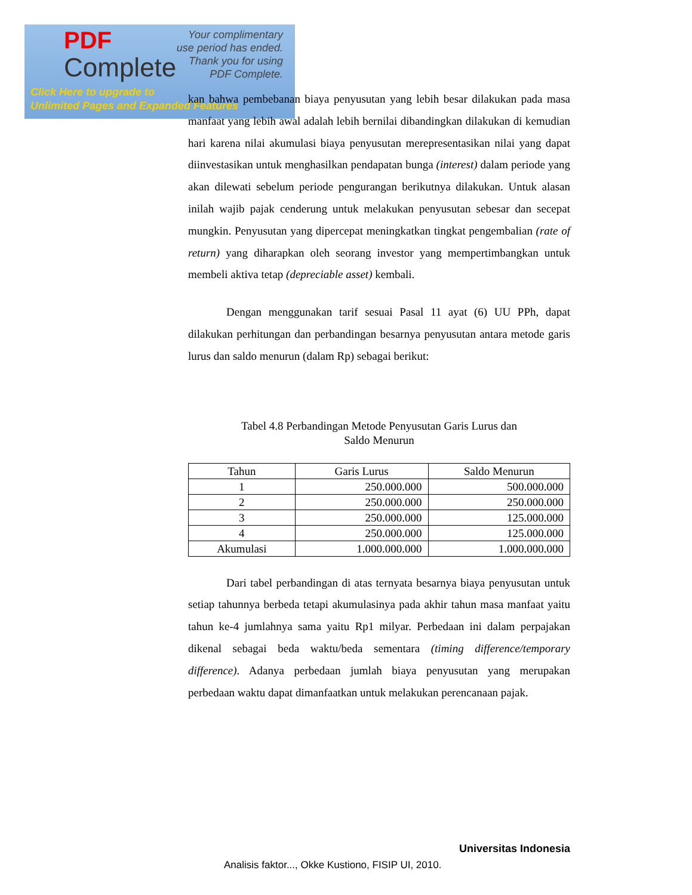PDF
Complete
Your complimentary
use period has ended.
Thank you for using
PDF Complete.
Click Here to upgrade to
Unlimited Pages and Expanded Features
kan bahwa pembebanan biaya penyusutan yang lebih besar dilakukan pada masa manfaat yang lebih awal adalah lebih bernilai dibandingkan dilakukan di kemudian hari karena nilai akumulasi biaya penyusutan merepresentasikan nilai yang dapat diinvestasikan untuk menghasilkan pendapatan bunga (interest) dalam periode yang akan dilewati sebelum periode pengurangan berikutnya dilakukan. Untuk alasan inilah wajib pajak cenderung untuk melakukan penyusutan sebesar dan secepat mungkin. Penyusutan yang dipercepat meningkatkan tingkat pengembalian (rate of return) yang diharapkan oleh seorang investor yang mempertimbangkan untuk membeli aktiva tetap (depreciable asset) kembali.
Dengan menggunakan tarif sesuai Pasal 11 ayat (6) UU PPh, dapat dilakukan perhitungan dan perbandingan besarnya penyusutan antara metode garis lurus dan saldo menurun (dalam Rp) sebagai berikut:
Tabel 4.8 Perbandingan Metode Penyusutan Garis Lurus dan
Saldo Menurun
| Tahun | Garis Lurus | Saldo Menurun |
| --- | --- | --- |
| 1 | 250.000.000 | 500.000.000 |
| 2 | 250.000.000 | 250.000.000 |
| 3 | 250.000.000 | 125.000.000 |
| 4 | 250.000.000 | 125.000.000 |
| Akumulasi | 1.000.000.000 | 1.000.000.000 |
Dari tabel perbandingan di atas ternyata besarnya biaya penyusutan untuk setiap tahunnya berbeda tetapi akumulasinya pada akhir tahun masa manfaat yaitu tahun ke-4 jumlahnya sama yaitu Rp1 milyar. Perbedaan ini dalam perpajakan dikenal sebagai beda waktu/beda sementara (timing difference/temporary difference). Adanya perbedaan jumlah biaya penyusutan yang merupakan perbedaan waktu dapat dimanfaatkan untuk melakukan perencanaan pajak.
Universitas Indonesia
Analisis faktor..., Okke Kustiono, FISIP UI, 2010.